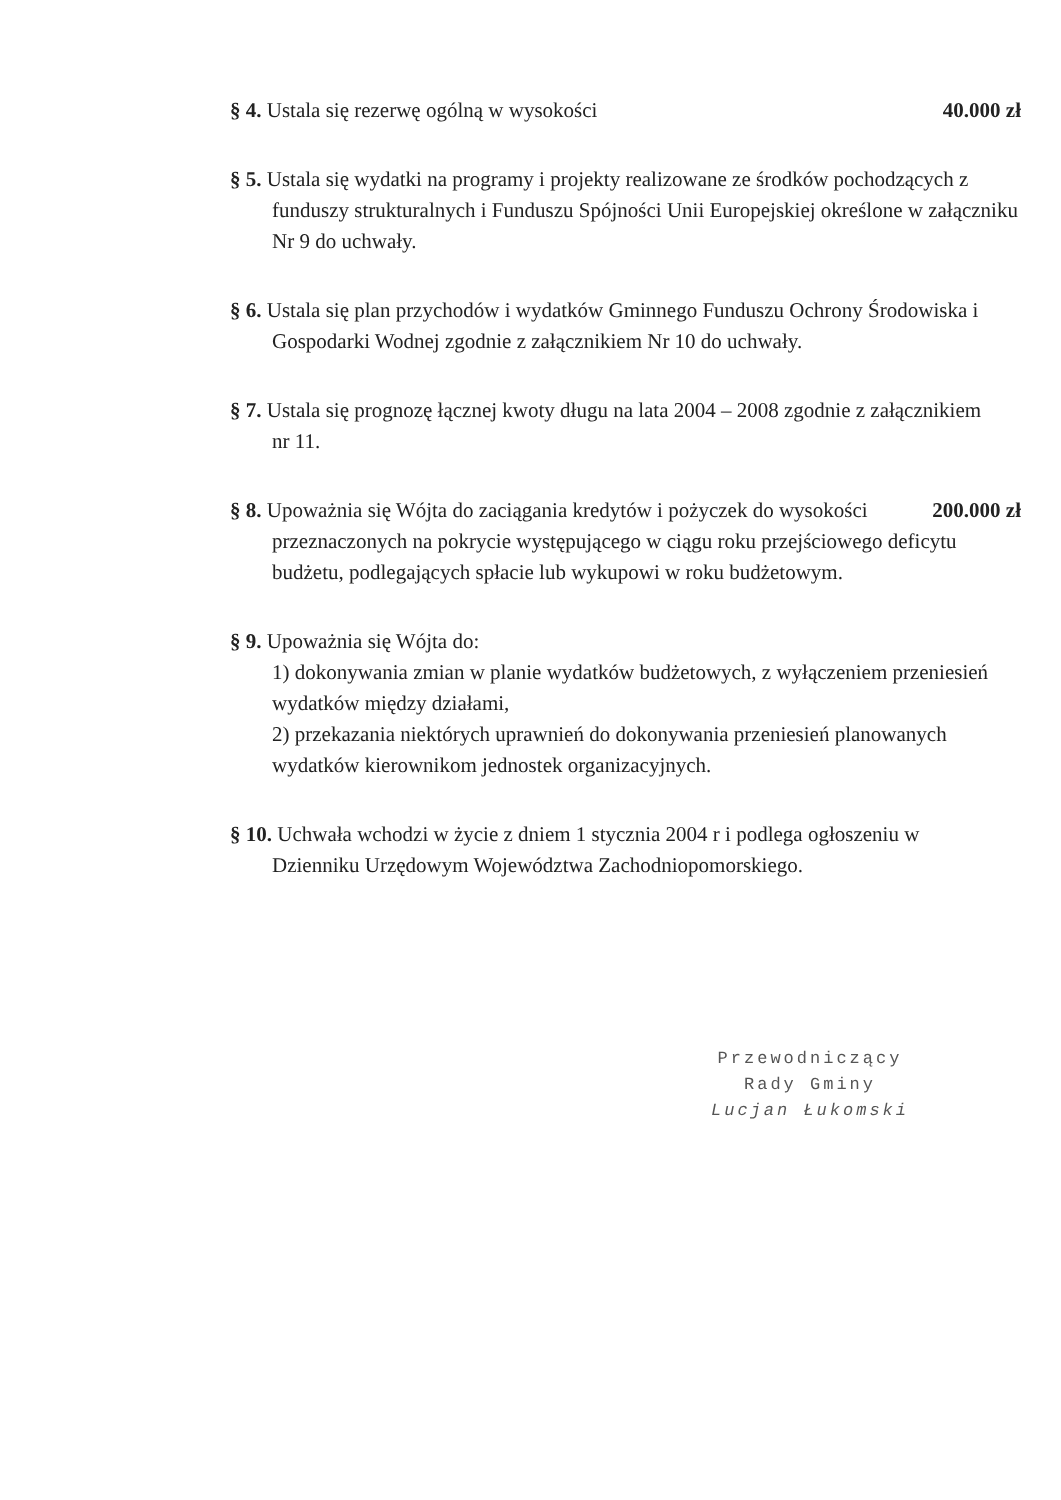§ 4. Ustala się rezerwę ogólną w wysokości 40.000 zł
§ 5. Ustala się wydatki na programy i projekty realizowane ze środków pochodzących z
funduszy strukturalnych i Funduszu Spójności Unii Europejskiej określone w załączniku Nr 9 do uchwały.
§ 6. Ustala się plan przychodów i wydatków Gminnego Funduszu Ochrony Środowiska i
Gospodarki Wodnej zgodnie z załącznikiem Nr 10 do uchwały.
§ 7. Ustala się prognozę łącznej kwoty długu na lata 2004 – 2008 zgodnie z załącznikiem
nr 11.
§ 8. Upoważnia się Wójta do zaciągania kredytów i pożyczek do wysokości 200.000 zł
przeznaczonych na pokrycie występującego w ciągu roku przejściowego deficytu budżetu, podlegających spłacie lub wykupowi w roku budżetowym.
§ 9. Upoważnia się Wójta do:
1) dokonywania zmian w planie wydatków budżetowych, z wyłączeniem przeniesień wydatków między działami,
2) przekazania niektórych uprawnień do dokonywania przeniesień planowanych wydatków kierownikom jednostek organizacyjnych.
§ 10. Uchwała wchodzi w życie z dniem 1 stycznia 2004 r i podlega ogłoszeniu w
Dzienniku Urzędowym Województwa Zachodniopomorskiego.
Przewodniczący
Rady Gminy
Lucjan Łukomski